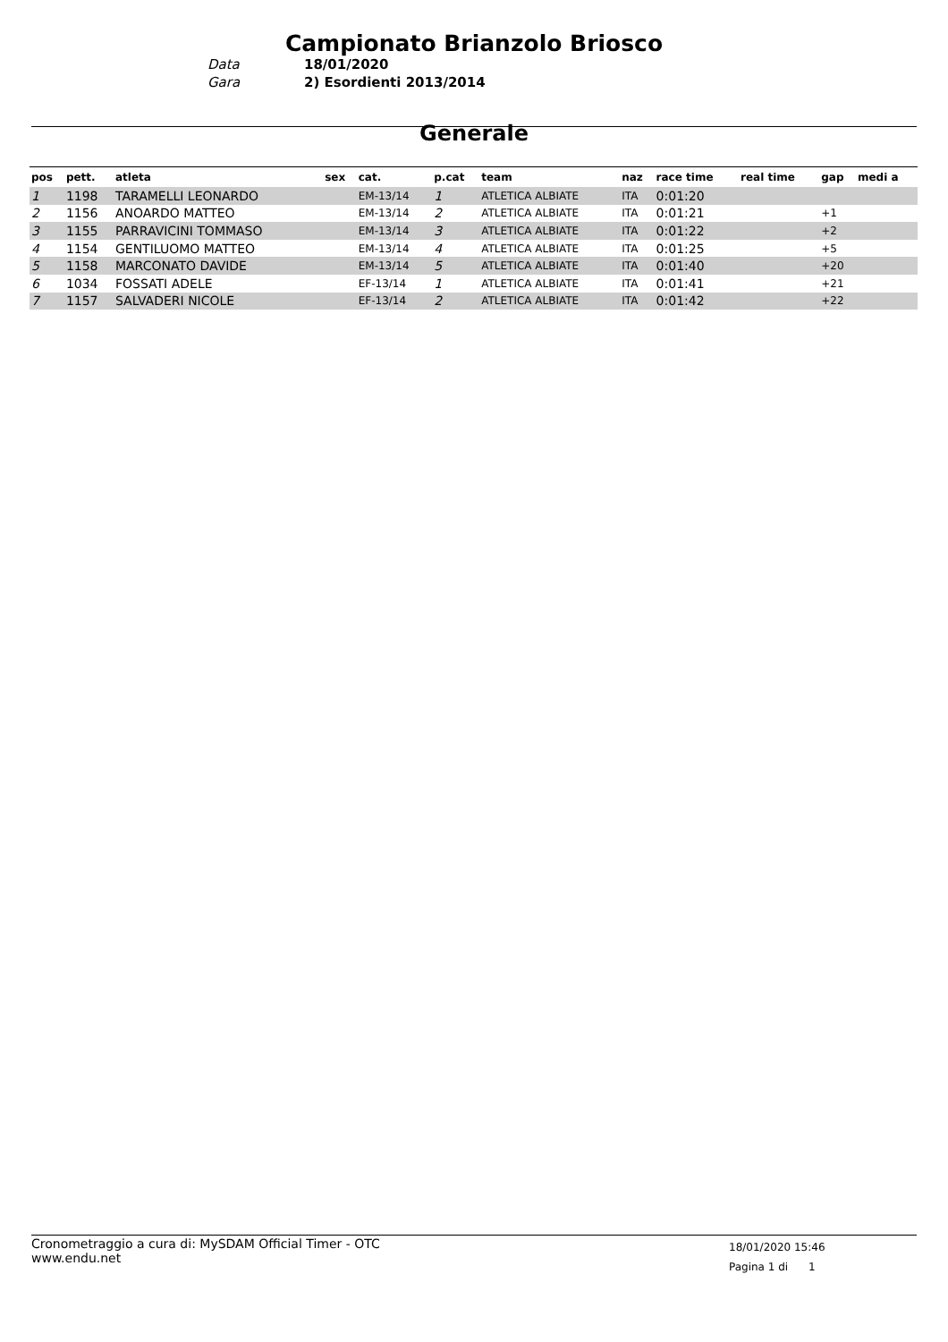Campionato Brianzolo Briosco
Data 18/01/2020 Gara 2) Esordienti 2013/2014
Generale
| pos | pett. | atleta | sex | cat. | p.cat | team | naz | race time | real time | gap | medi a |
| --- | --- | --- | --- | --- | --- | --- | --- | --- | --- | --- | --- |
| 1 | 1198 | TARAMELLI LEONARDO | | EM-13/14 | 1 | ATLETICA ALBIATE | ITA | 0:01:20 | | | |
| 2 | 1156 | ANOARDO MATTEO | | EM-13/14 | 2 | ATLETICA ALBIATE | ITA | 0:01:21 | | +1 | |
| 3 | 1155 | PARRAVICINI TOMMASO | | EM-13/14 | 3 | ATLETICA ALBIATE | ITA | 0:01:22 | | +2 | |
| 4 | 1154 | GENTILUOMO MATTEO | | EM-13/14 | 4 | ATLETICA ALBIATE | ITA | 0:01:25 | | +5 | |
| 5 | 1158 | MARCONATO DAVIDE | | EM-13/14 | 5 | ATLETICA ALBIATE | ITA | 0:01:40 | | +20 | |
| 6 | 1034 | FOSSATI ADELE | | EF-13/14 | 1 | ATLETICA ALBIATE | ITA | 0:01:41 | | +21 | |
| 7 | 1157 | SALVADERI NICOLE | | EF-13/14 | 2 | ATLETICA ALBIATE | ITA | 0:01:42 | | +22 | |
Cronometraggio a cura di: MySDAM Official Timer - OTC
www.endu.net
18/01/2020 15:46
Pagina 1 di 1